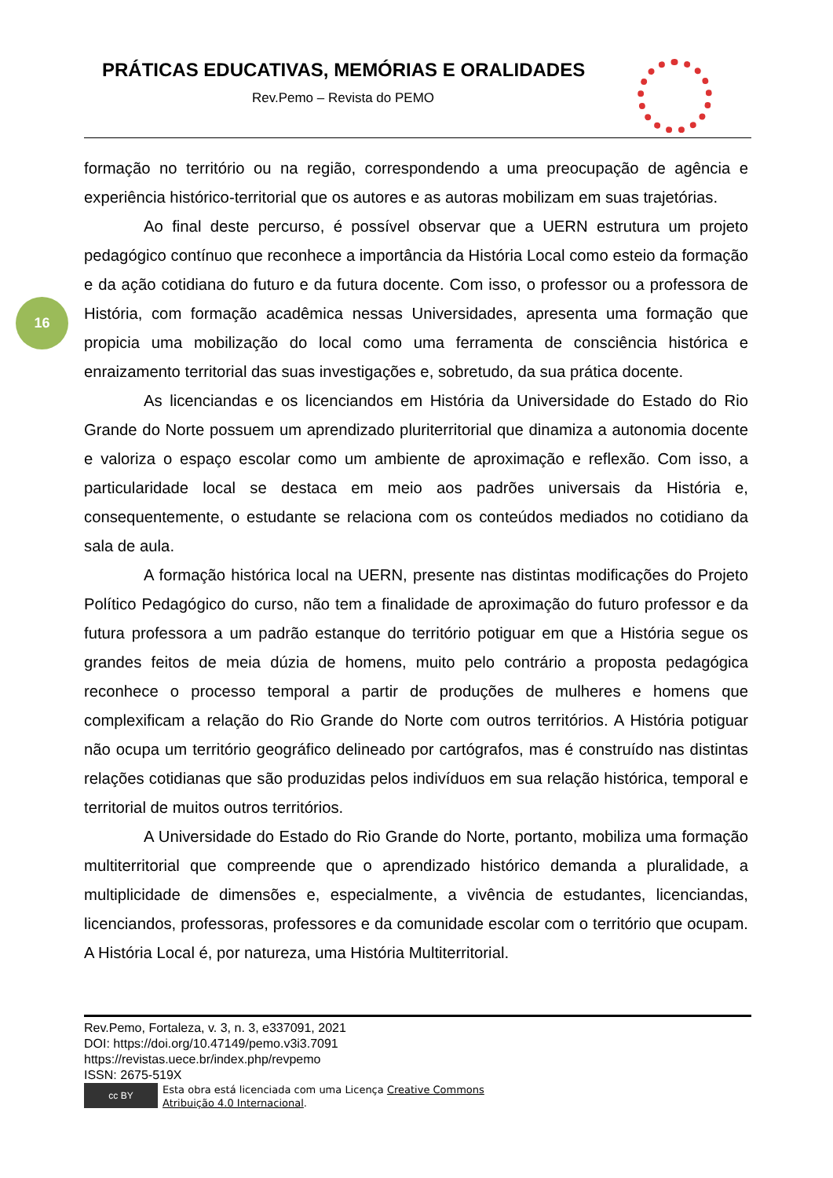PRÁTICAS EDUCATIVAS, MEMÓRIAS E ORALIDADES
Rev.Pemo – Revista do PEMO
16
formação no território ou na região, correspondendo a uma preocupação de agência e experiência histórico-territorial que os autores e as autoras mobilizam em suas trajetórias.
Ao final deste percurso, é possível observar que a UERN estrutura um projeto pedagógico contínuo que reconhece a importância da História Local como esteio da formação e da ação cotidiana do futuro e da futura docente. Com isso, o professor ou a professora de História, com formação acadêmica nessas Universidades, apresenta uma formação que propicia uma mobilização do local como uma ferramenta de consciência histórica e enraizamento territorial das suas investigações e, sobretudo, da sua prática docente.
As licenciandas e os licenciandos em História da Universidade do Estado do Rio Grande do Norte possuem um aprendizado pluriterritorial que dinamiza a autonomia docente e valoriza o espaço escolar como um ambiente de aproximação e reflexão. Com isso, a particularidade local se destaca em meio aos padrões universais da História e, consequentemente, o estudante se relaciona com os conteúdos mediados no cotidiano da sala de aula.
A formação histórica local na UERN, presente nas distintas modificações do Projeto Político Pedagógico do curso, não tem a finalidade de aproximação do futuro professor e da futura professora a um padrão estanque do território potiguar em que a História segue os grandes feitos de meia dúzia de homens, muito pelo contrário a proposta pedagógica reconhece o processo temporal a partir de produções de mulheres e homens que complexificam a relação do Rio Grande do Norte com outros territórios. A História potiguar não ocupa um território geográfico delineado por cartógrafos, mas é construído nas distintas relações cotidianas que são produzidas pelos indivíduos em sua relação histórica, temporal e territorial de muitos outros territórios.
A Universidade do Estado do Rio Grande do Norte, portanto, mobiliza uma formação multiterritorial que compreende que o aprendizado histórico demanda a pluralidade, a multiplicidade de dimensões e, especialmente, a vivência de estudantes, licenciandas, licenciandos, professoras, professores e da comunidade escolar com o território que ocupam. A História Local é, por natureza, uma História Multiterritorial.
Rev.Pemo, Fortaleza, v. 3, n. 3, e337091, 2021
DOI: https://doi.org/10.47149/pemo.v3i3.7091
https://revistas.uece.br/index.php/revpemo
ISSN: 2675-519X
cc BY
Esta obra está licenciada com uma Licença Creative Commons
Atribuição 4.0 Internacional.